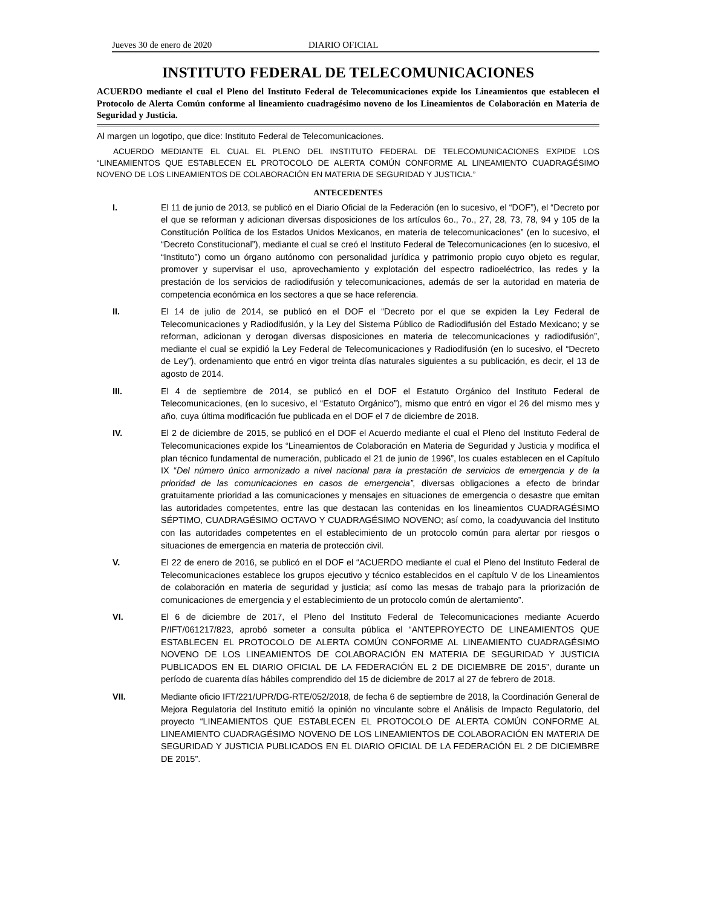Jueves 30 de enero de 2020 DIARIO OFICIAL
INSTITUTO FEDERAL DE TELECOMUNICACIONES
ACUERDO mediante el cual el Pleno del Instituto Federal de Telecomunicaciones expide los Lineamientos que establecen el Protocolo de Alerta Común conforme al lineamiento cuadragésimo noveno de los Lineamientos de Colaboración en Materia de Seguridad y Justicia.
Al margen un logotipo, que dice: Instituto Federal de Telecomunicaciones.
ACUERDO MEDIANTE EL CUAL EL PLENO DEL INSTITUTO FEDERAL DE TELECOMUNICACIONES EXPIDE LOS “LINEAMIENTOS QUE ESTABLECEN EL PROTOCOLO DE ALERTA COMÚN CONFORME AL LINEAMIENTO CUADRAGÉSIMO NOVENO DE LOS LINEAMIENTOS DE COLABORACIÓN EN MATERIA DE SEGURIDAD Y JUSTICIA.”
ANTECEDENTES
I. El 11 de junio de 2013, se publicó en el Diario Oficial de la Federación (en lo sucesivo, el “DOF”), el “Decreto por el que se reforman y adicionan diversas disposiciones de los artículos 6o., 7o., 27, 28, 73, 78, 94 y 105 de la Constitución Política de los Estados Unidos Mexicanos, en materia de telecomunicaciones” (en lo sucesivo, el “Decreto Constitucional”), mediante el cual se creó el Instituto Federal de Telecomunicaciones (en lo sucesivo, el “Instituto”) como un órgano autónomo con personalidad jurídica y patrimonio propio cuyo objeto es regular, promover y supervisar el uso, aprovechamiento y explotación del espectro radioeléctrico, las redes y la prestación de los servicios de radiodifusión y telecomunicaciones, además de ser la autoridad en materia de competencia económica en los sectores a que se hace referencia.
II. El 14 de julio de 2014, se publicó en el DOF el “Decreto por el que se expiden la Ley Federal de Telecomunicaciones y Radiodifusión, y la Ley del Sistema Público de Radiodifusión del Estado Mexicano; y se reforman, adicionan y derogan diversas disposiciones en materia de telecomunicaciones y radiodifusión”, mediante el cual se expidió la Ley Federal de Telecomunicaciones y Radiodifusión (en lo sucesivo, el “Decreto de Ley”), ordenamiento que entró en vigor treinta días naturales siguientes a su publicación, es decir, el 13 de agosto de 2014.
III. El 4 de septiembre de 2014, se publicó en el DOF el Estatuto Orgánico del Instituto Federal de Telecomunicaciones, (en lo sucesivo, el “Estatuto Orgánico”), mismo que entró en vigor el 26 del mismo mes y año, cuya última modificación fue publicada en el DOF el 7 de diciembre de 2018.
IV. El 2 de diciembre de 2015, se publicó en el DOF el Acuerdo mediante el cual el Pleno del Instituto Federal de Telecomunicaciones expide los “Lineamientos de Colaboración en Materia de Seguridad y Justicia y modifica el plan técnico fundamental de numeración, publicado el 21 de junio de 1996”, los cuales establecen en el Capítulo IX “Del número único armonizado a nivel nacional para la prestación de servicios de emergencia y de la prioridad de las comunicaciones en casos de emergencia”, diversas obligaciones a efecto de brindar gratuitamente prioridad a las comunicaciones y mensajes en situaciones de emergencia o desastre que emitan las autoridades competentes, entre las que destacan las contenidas en los lineamientos CUADRAGÉSIMO SÉPTIMO, CUADRAGÉSIMO OCTAVO Y CUADRAGÉSIMO NOVENO; así como, la coadyuvancia del Instituto con las autoridades competentes en el establecimiento de un protocolo común para alertar por riesgos o situaciones de emergencia en materia de protección civil.
V. El 22 de enero de 2016, se publicó en el DOF el “ACUERDO mediante el cual el Pleno del Instituto Federal de Telecomunicaciones establece los grupos ejecutivo y técnico establecidos en el capítulo V de los Lineamientos de colaboración en materia de seguridad y justicia; así como las mesas de trabajo para la priorización de comunicaciones de emergencia y el establecimiento de un protocolo común de alertamiento”.
VI. El 6 de diciembre de 2017, el Pleno del Instituto Federal de Telecomunicaciones mediante Acuerdo P/IFT/061217/823, aprobó someter a consulta pública el “ANTEPROYECTO DE LINEAMIENTOS QUE ESTABLECEN EL PROTOCOLO DE ALERTA COMÚN CONFORME AL LINEAMIENTO CUADRAGÉSIMO NOVENO DE LOS LINEAMIENTOS DE COLABORACIÓN EN MATERIA DE SEGURIDAD Y JUSTICIA PUBLICADOS EN EL DIARIO OFICIAL DE LA FEDERACIÓN EL 2 DE DICIEMBRE DE 2015”, durante un período de cuarenta días hábiles comprendido del 15 de diciembre de 2017 al 27 de febrero de 2018.
VII. Mediante oficio IFT/221/UPR/DG-RTE/052/2018, de fecha 6 de septiembre de 2018, la Coordinación General de Mejora Regulatoria del Instituto emitió la opinión no vinculante sobre el Análisis de Impacto Regulatorio, del proyecto “LINEAMIENTOS QUE ESTABLECEN EL PROTOCOLO DE ALERTA COMÚN CONFORME AL LINEAMIENTO CUADRAGÉSIMO NOVENO DE LOS LINEAMIENTOS DE COLABORACIÓN EN MATERIA DE SEGURIDAD Y JUSTICIA PUBLICADOS EN EL DIARIO OFICIAL DE LA FEDERACIÓN EL 2 DE DICIEMBRE DE 2015”.